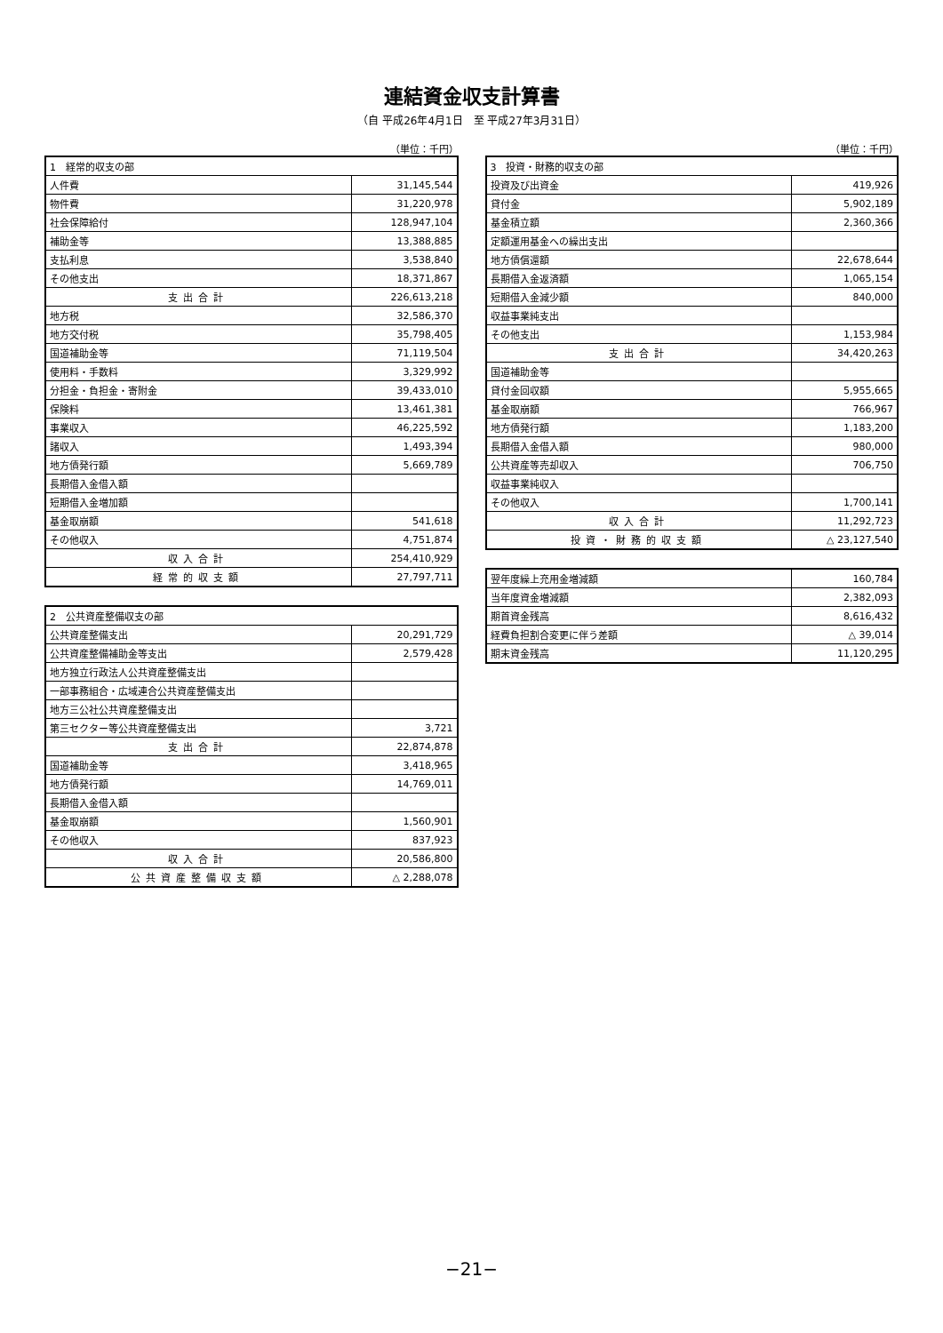連結資金収支計算書
（自 平成26年4月1日　至 平成27年3月31日）
（単位：千円）
| 1 経常的収支の部 | |
| --- | --- |
| 人件費 | 31,145,544 |
| 物件費 | 31,220,978 |
| 社会保障給付 | 128,947,104 |
| 補助金等 | 13,388,885 |
| 支払利息 | 3,538,840 |
| その他支出 | 18,371,867 |
| 支出合計 | 226,613,218 |
| 地方税 | 32,586,370 |
| 地方交付税 | 35,798,405 |
| 国道補助金等 | 71,119,504 |
| 使用料・手数料 | 3,329,992 |
| 分担金・負担金・寄附金 | 39,433,010 |
| 保険料 | 13,461,381 |
| 事業収入 | 46,225,592 |
| 諸収入 | 1,493,394 |
| 地方債発行額 | 5,669,789 |
| 長期借入金借入額 | |
| 短期借入金増加額 | |
| 基金取崩額 | 541,618 |
| その他収入 | 4,751,874 |
| 収入合計 | 254,410,929 |
| 経常的収支額 | 27,797,711 |
| 2 公共資産整備収支の部 | |
| --- | --- |
| 公共資産整備支出 | 20,291,729 |
| 公共資産整備補助金等支出 | 2,579,428 |
| 地方独立行政法人公共資産整備支出 | |
| 一部事務組合・広域連合公共資産整備支出 | |
| 地方三公社公共資産整備支出 | |
| 第三セクター等公共資産整備支出 | 3,721 |
| 支出合計 | 22,874,878 |
| 国道補助金等 | 3,418,965 |
| 地方債発行額 | 14,769,011 |
| 長期借入金借入額 | |
| 基金取崩額 | 1,560,901 |
| その他収入 | 837,923 |
| 収入合計 | 20,586,800 |
| 公共資産整備収支額 | △ 2,288,078 |
（単位：千円）
| 3 投資・財務的収支の部 | |
| --- | --- |
| 投資及び出資金 | 419,926 |
| 貸付金 | 5,902,189 |
| 基金積立額 | 2,360,366 |
| 定額運用基金への繰出支出 | |
| 地方債償還額 | 22,678,644 |
| 長期借入金返済額 | 1,065,154 |
| 短期借入金減少額 | 840,000 |
| 収益事業純支出 | |
| その他支出 | 1,153,984 |
| 支出合計 | 34,420,263 |
| 国道補助金等 | |
| 貸付金回収額 | 5,955,665 |
| 基金取崩額 | 766,967 |
| 地方債発行額 | 1,183,200 |
| 長期借入金借入額 | 980,000 |
| 公共資産等売却収入 | 706,750 |
| 収益事業純収入 | |
| その他収入 | 1,700,141 |
| 収入合計 | 11,292,723 |
| 投資・財務的収支額 | △ 23,127,540 |
| 翌年度繰上充用金増減額 | 160,784 |
| 当年度資金増減額 | 2,382,093 |
| 期首資金残高 | 8,616,432 |
| 経費負担割合変更に伴う差額 | △ 39,014 |
| 期末資金残高 | 11,120,295 |
−21−